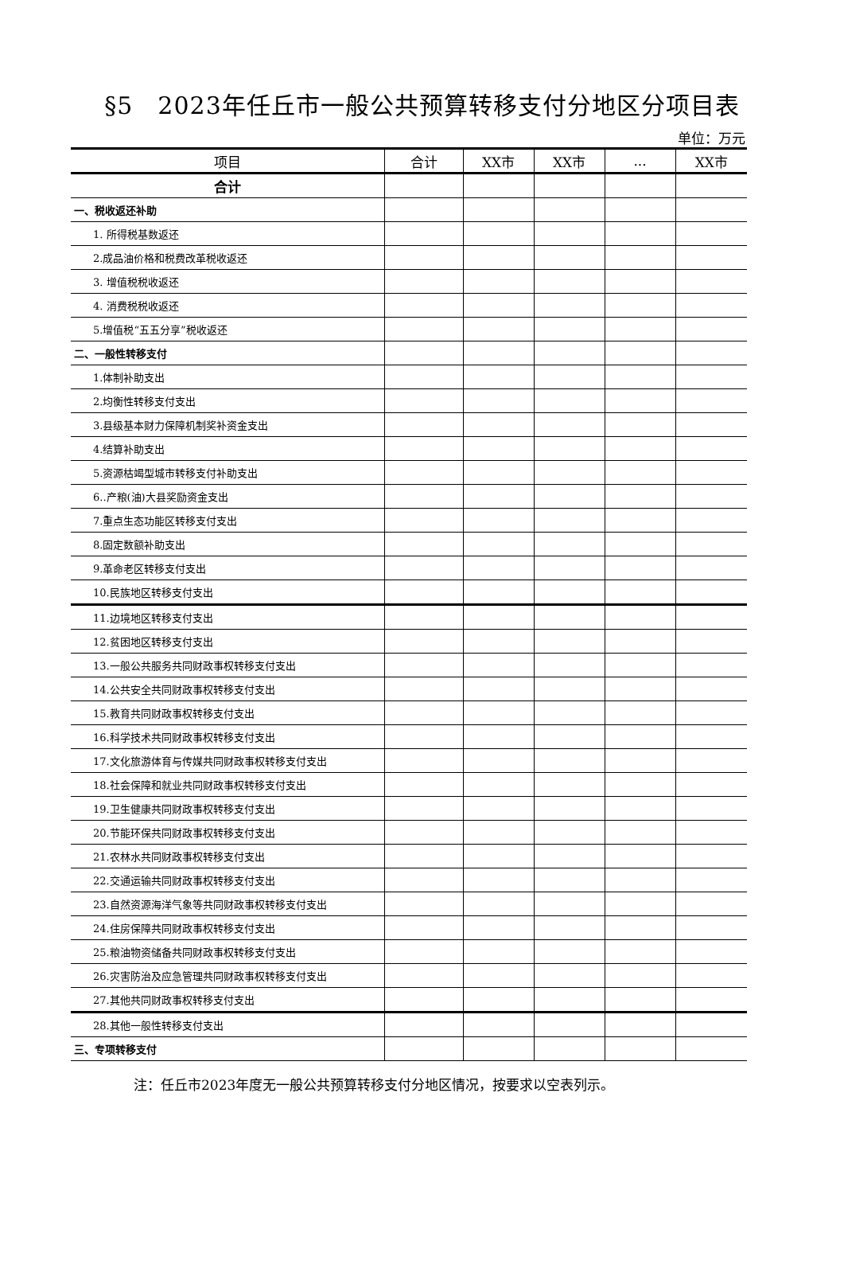§5　2023年任丘市一般公共预算转移支付分地区分项目表
单位：万元
| 项目 | 合计 | XX市 | XX市 | ... | XX市 |
| --- | --- | --- | --- | --- | --- |
| 合计 | | | | | |
| 一、税收返还补助 | | | | | |
| 1. 所得税基数返还 | | | | | |
| 2.成品油价格和税费改革税收返还 | | | | | |
| 3. 增值税税收返还 | | | | | |
| 4. 消费税税收返还 | | | | | |
| 5.增值税“五五分享”税收返还 | | | | | |
| 二、一般性转移支付 | | | | | |
| 1.体制补助支出 | | | | | |
| 2.均衡性转移支付支出 | | | | | |
| 3.县级基本财力保障机制奖补资金支出 | | | | | |
| 4.结算补助支出 | | | | | |
| 5.资源枯竭型城市转移支付补助支出 | | | | | |
| 6..产粮(油)大县奖励资金支出 | | | | | |
| 7.重点生态功能区转移支付支出 | | | | | |
| 8.固定数额补助支出 | | | | | |
| 9.革命老区转移支付支出 | | | | | |
| 10.民族地区转移支付支出 | | | | | |
| 11.边境地区转移支付支出 | | | | | |
| 12.贫困地区转移支付支出 | | | | | |
| 13.一般公共服务共同财政事权转移支付支出 | | | | | |
| 14.公共安全共同财政事权转移支付支出 | | | | | |
| 15.教育共同财政事权转移支付支出 | | | | | |
| 16.科学技术共同财政事权转移支付支出 | | | | | |
| 17.文化旅游体育与传媒共同财政事权转移支付支出 | | | | | |
| 18.社会保障和就业共同财政事权转移支付支出 | | | | | |
| 19.卫生健康共同财政事权转移支付支出 | | | | | |
| 20.节能环保共同财政事权转移支付支出 | | | | | |
| 21.农林水共同财政事权转移支付支出 | | | | | |
| 22.交通运输共同财政事权转移支付支出 | | | | | |
| 23.自然资源海洋气象等共同财政事权转移支付支出 | | | | | |
| 24.住房保障共同财政事权转移支付支出 | | | | | |
| 25.粮油物资储备共同财政事权转移支付支出 | | | | | |
| 26.灾害防治及应急管理共同财政事权转移支付支出 | | | | | |
| 27.其他共同财政事权转移支付支出 | | | | | |
| 28.其他一般性转移支付支出 | | | | | |
| 三、专项转移支付 | | | | | |
注：任丘市2023年度无一般公共预算转移支付分地区情况，按要求以空表列示。